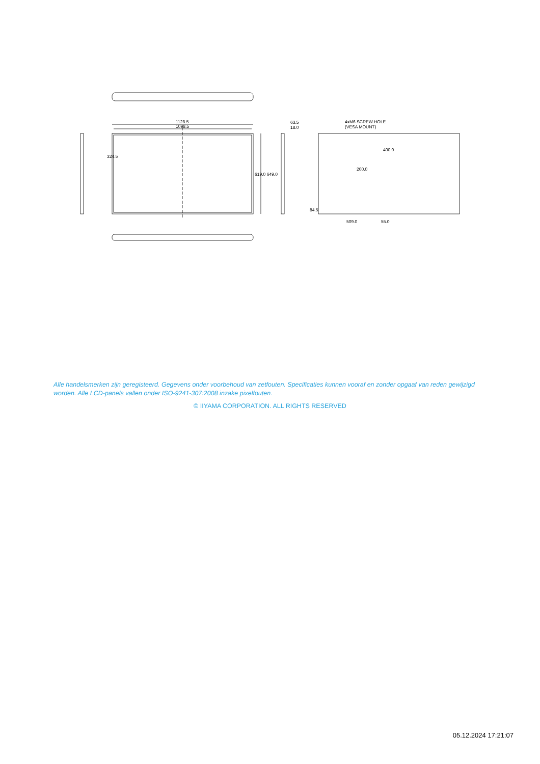1128.5
1098.5
63.5
18.0
4xM6 SCREW HOLE
(VESA MOUNT)
400.0
200.0
619.0 649.0
324.5
84.5
509.0
55.0
Alle handelsmerken zijn geregisteerd. Gegevens onder voorbehoud van zetfouten. Specificaties kunnen vooraf en zonder opgaaf van reden gewijzigd worden. Alle LCD-panels vallen onder ISO-9241-307:2008 inzake pixelfouten.
© IIYAMA CORPORATION. ALL RIGHTS RESERVED
05.12.2024 17:21:07